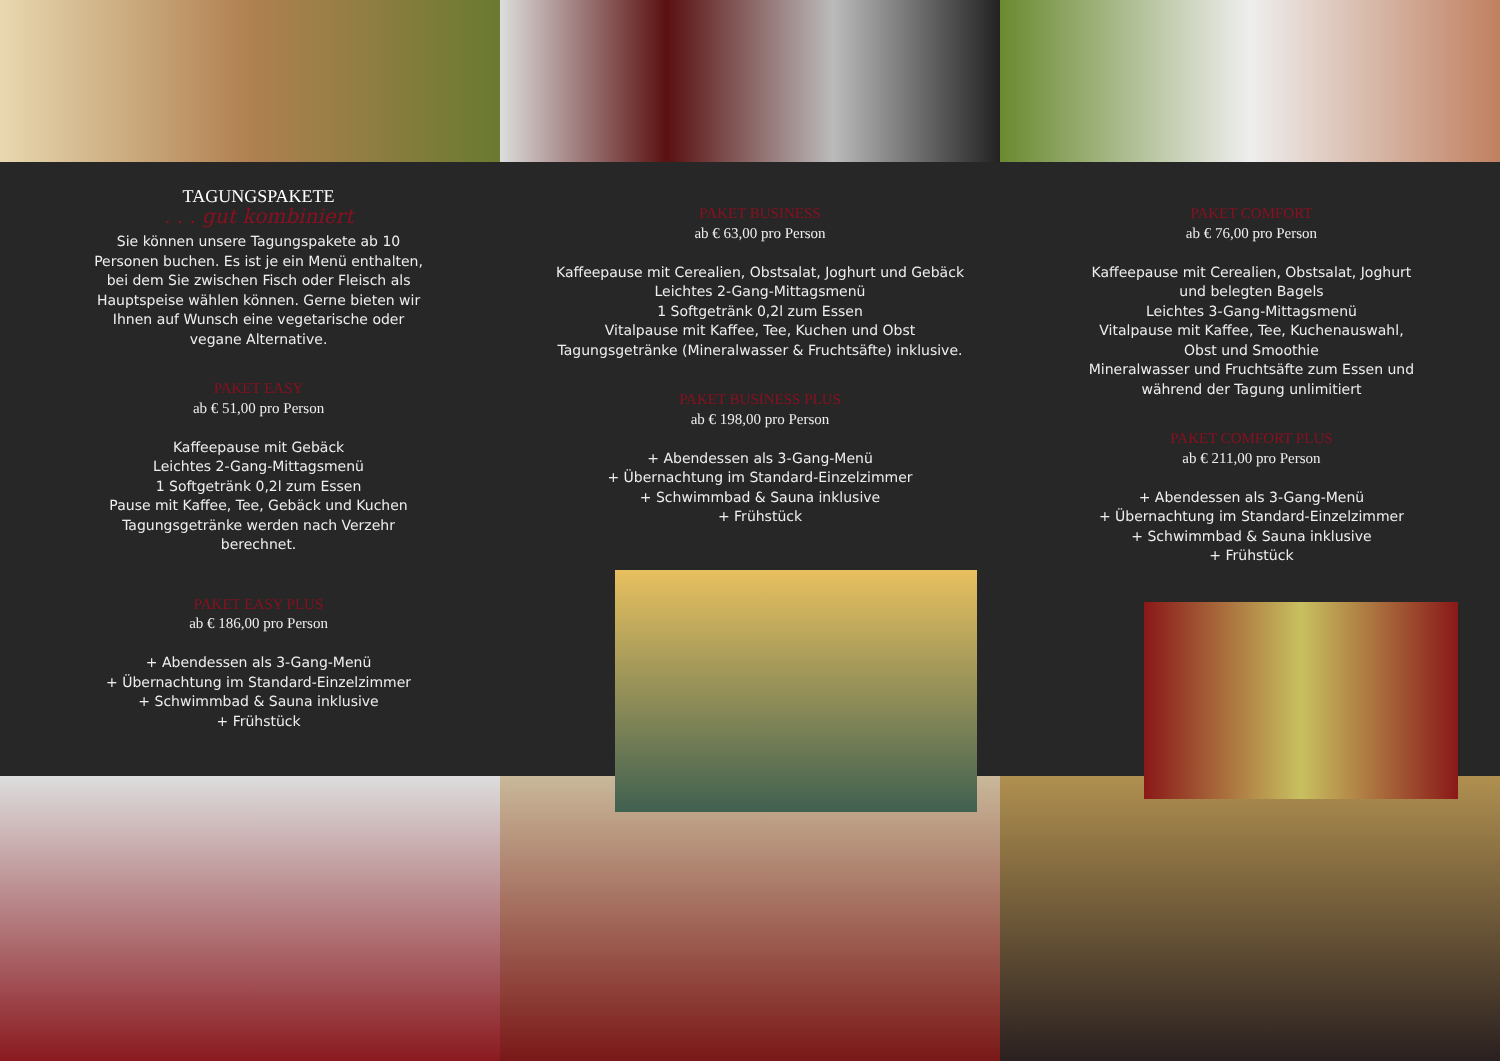TAGUNGSPAKETE
. . . gut kombiniert
Sie können unsere Tagungspakete ab 10 Personen buchen. Es ist je ein Menü enthalten, bei dem Sie zwischen Fisch oder Fleisch als Hauptspeise wählen können. Gerne bieten wir Ihnen auf Wunsch eine vegetarische oder vegane Alternative.
PAKET EASY
ab € 51,00 pro Person
Kaffeepause mit Gebäck
Leichtes 2-Gang-Mittagsmenü
1 Softgetränk 0,2l zum Essen
Pause mit Kaffee, Tee, Gebäck und Kuchen
Tagungsgetränke werden nach Verzehr berechnet.
PAKET EASY PLUS
ab € 186,00 pro Person
+ Abendessen als 3-Gang-Menü
+ Übernachtung im Standard-Einzelzimmer
+ Schwimmbad & Sauna inklusive
+ Frühstück
PAKET BUSINESS
ab € 63,00 pro Person
Kaffeepause mit Cerealien, Obstsalat, Joghurt und Gebäck
Leichtes 2-Gang-Mittagsmenü
1 Softgetränk 0,2l zum Essen
Vitalpause mit Kaffee, Tee, Kuchen und Obst
Tagungsgetränke (Mineralwasser & Fruchtsäfte) inklusive.
PAKET BUSINESS PLUS
ab € 198,00 pro Person
+ Abendessen als 3-Gang-Menü
+ Übernachtung im Standard-Einzelzimmer
+ Schwimmbad & Sauna inklusive
+ Frühstück
PAKET COMFORT
ab € 76,00 pro Person
Kaffeepause mit Cerealien, Obstsalat, Joghurt und belegten Bagels
Leichtes 3-Gang-Mittagsmenü
Vitalpause mit Kaffee, Tee, Kuchenauswahl, Obst und Smoothie
Mineralwasser und Fruchtsäfte zum Essen und während der Tagung unlimitiert
PAKET COMFORT PLUS
ab € 211,00 pro Person
+ Abendessen als 3-Gang-Menü
+ Übernachtung im Standard-Einzelzimmer
+ Schwimmbad & Sauna inklusive
+ Frühstück